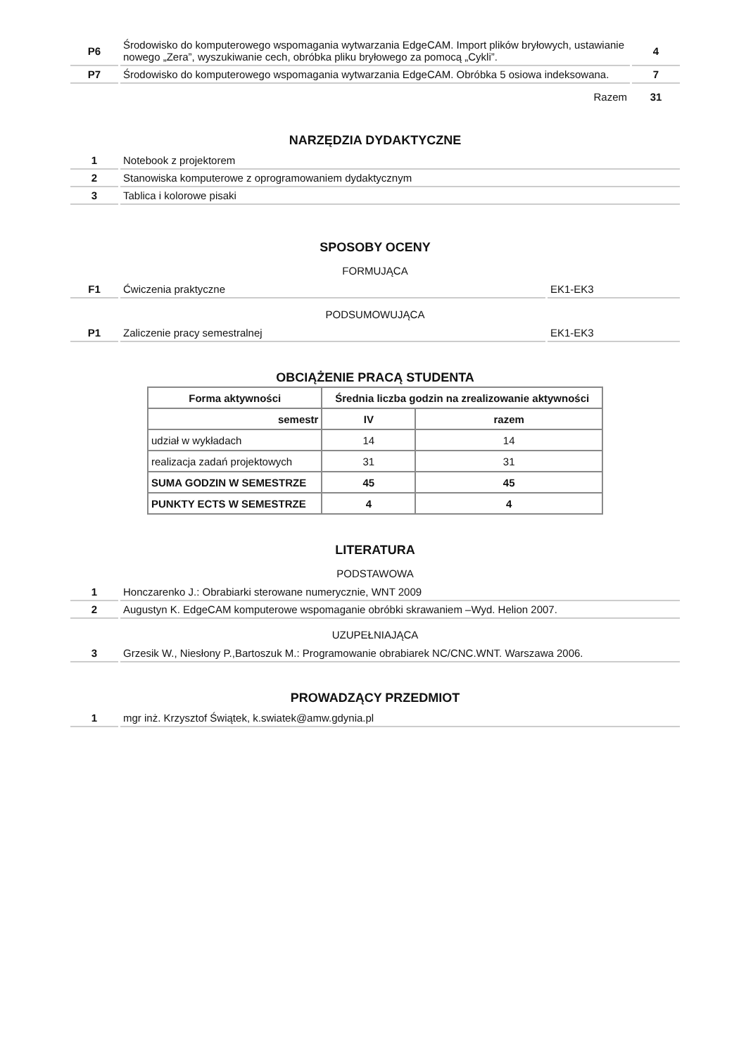| P6 | Środowisko do komputerowego wspomagania wytwarzania EdgeCAM. Import plików bryłowych, ustawianie nowego „Zera”, wyszukiwanie cech, obróbka pliku bryłowego za pomocą „Cykli”. | 4 |
| P7 | Środowisko do komputerowego wspomagania wytwarzania EdgeCAM. Obróbka 5 osiowa indeksowana. | 7 |
| | Razem | 31 |
NARZĘDZIA DYDAKTYCZNE
| 1 | Notebook z projektorem |
| 2 | Stanowiska komputerowe z oprogramowaniem dydaktycznym |
| 3 | Tablica i kolorowe pisaki |
SPOSOBY OCENY
FORMUJĄCA
| F1 | Ćwiczenia praktyczne | EK1-EK3 |
PODSUMOWUJĄCA
| P1 | Zaliczenie pracy semestralnej | EK1-EK3 |
OBCIĄŻENIE PRACĄ STUDENTA
| Forma aktywności | Średnia liczba godzin na zrealizowanie aktywności | |
| --- | --- | --- |
| semestr | IV | razem |
| udział w wykładach | 14 | 14 |
| realizacja zadań projektowych | 31 | 31 |
| SUMA GODZIN W SEMESTRZE | 45 | 45 |
| PUNKTY ECTS W SEMESTRZE | 4 | 4 |
LITERATURA
PODSTAWOWA
| 1 | Honczarenko J.: Obrabiarki sterowane numerycznie, WNT 2009 |
| 2 | Augustyn K. EdgeCAM komputerowe wspomaganie obróbki skrawaniem –Wyd. Helion 2007. |
UZUPEŁNIAJĄCA
| 3 | Grzesik W., Niesłony P.,Bartoszuk M.: Programowanie obrabiarek NC/CNC.WNT. Warszawa 2006. |
PROWADZĄCY PRZEDMIOT
| 1 | mgr inż. Krzysztof Świątek, k.swiatek@amw.gdynia.pl |